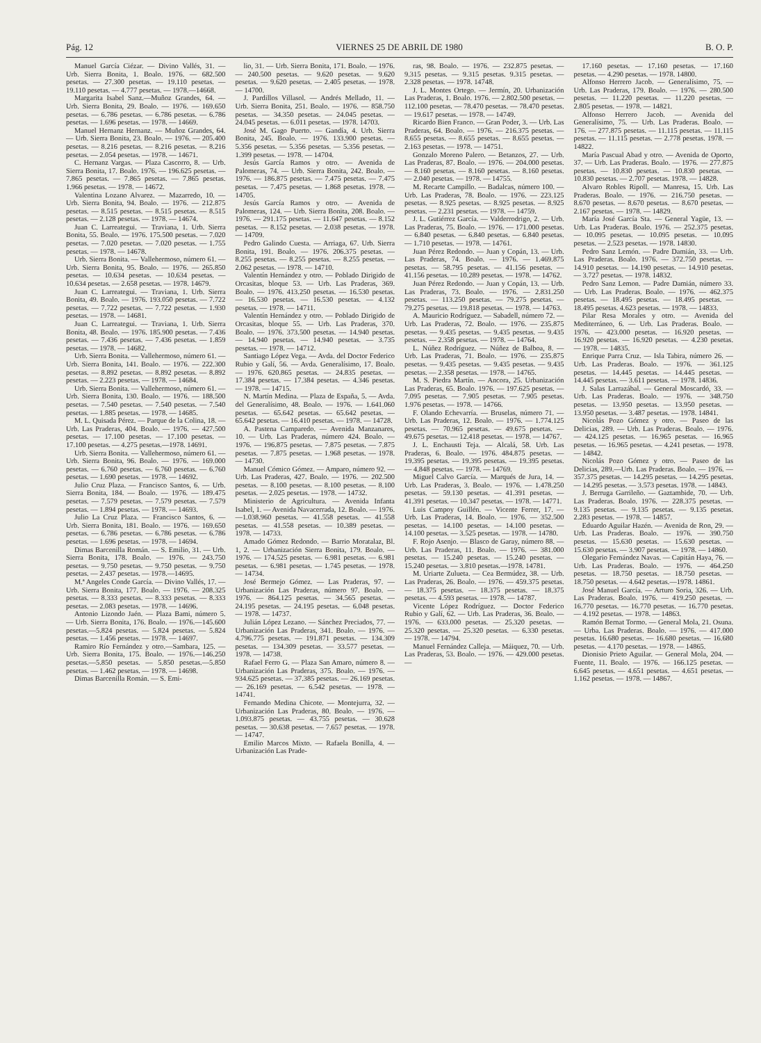Pág. 12 VIERNES 25 DE ABRIL DE 1980 B. O. P.
Manuel García Ciézar. — Divino Vallés, 31. — Urb. Sierra Bonita, 1. Boalo. 1976. — 682.500 pesetas. — 27.300 pesetas. — 19.110 pesetas. — 19.110 pesetas. — 4.777 pesetas. — 1978.—14668.
Margarita Isabel Sanz.—Muñoz Grandes, 64. — Urb. Sierra Bonita, 29. Boalo. — 1976. — 169.650 pesetas. — 6.786 pesetas. — 6.786 pesetas. — 6.786 pesetas. — 1.696 pesetas. — 1978. — 14669.
Manuel Hernanz Hernanz. — Muñoz Grandes, 64. — Urb. Sierra Bonita, 23. Boalo. — 1976. — 205.400 pesetas. — 8.216 pesetas. — 8.216 pesetas. — 8.216 pesetas. — 2.054 pesetas. — 1978. — 14671.
C. Hernanz Vargas. — Plaza Cascorro, 8. — Urb. Sierra Bonita, 17. Boalo. 1976. — 196.625 pesetas. — 7.865 pesetas. — 7.865 pesetas. — 7.865 pesetas. 1.966 pesetas. — 1978. — 14672.
Valentina Lozano Alvarez. — Mazarredo, 10. — Urb. Sierra Bonita, 94. Boalo. — 1976. — 212.875 pesetas. — 8.515 pesetas. — 8.515 pesetas. — 8.515 pesetas. — 2.128 pesetas. — 1978. — 14674.
Juan C. Larreategui. — Traviana, 1. Urb. Sierra Bonita, 55. Boalo. — 1976. 175.500 pesetas. — 7.020 pesetas. — 7.020 pesetas. — 7.020 pesetas. — 1.755 pesetas. — 1978. — 14678.
Urb. Sierra Bonita. — Vallehermoso, número 61. — Urb. Sierra Bonita, 95. Boalo. — 1976. — 265.850 pesetas. — 10.634 pesetas. — 10.634 pesetas. — 10.634 pesetas. — 2.658 pesetas. — 1978. 14679.
Juan C. Larreategui. — Traviana, 1. Urb. Sierra Bonita, 49. Boalo. — 1976. 193.050 pesetas. — 7.722 pesetas. — 7.722 pesetas. — 7.722 pesetas. — 1.930 pesetas. — 1978. — 14681.
Juan C. Larreategui. — Traviana, 1. Urb. Sierra Bonita, 48. Boalo. — 1976. 185.900 pesetas. — 7.436 pesetas. — 7.436 pesetas. — 7.436 pesetas. — 1.859 pesetas. — 1978. — 14682.
Urb. Sierra Bonita. — Vallehermoso, número 61. — Urb. Sierra Bonita, 141. Boalo. — 1976. — 222.300 pesetas. — 8.892 pesetas. — 8.892 pesetas. — 8.892 pesetas. — 2.223 pesetas. — 1978. — 14684.
Urb. Sierra Bonita. — Vallehermoso, número 61. — Urb. Sierra Bonita, 130. Boalo. — 1976. — 188.500 pesetas. — 7.540 pesetas. — 7.540 pesetas. — 7.540 pesetas. — 1.885 pesetas. — 1978. — 14685.
M. L. Quisada Pérez. — Parque de la Colina, 18. — Urb. Las Praderas, 404. Boalo. — 1976. — 427.500 pesetas. — 17.100 pesetas. — 17.100 pesetas. — 17.100 pesetas. — 4.275 pesetas.—1978. 14691.
Urb. Sierra Bonita. — Vallehermoso, número 61. — Urb. Sierra Bonita, 96. Boalo. — 1976. — 169.000 pesetas. — 6.760 pesetas. — 6.760 pesetas. — 6.760 pesetas. — 1.690 pesetas. — 1978. — 14692.
Julio Cruz Plaza. — Francisco Santos, 6. — Urb. Sierra Bonita, 184. — Boalo. — 1976. — 189.475 pesetas. — 7.579 pesetas. — 7.579 pesetas. — 7.579 pesetas. — 1.894 pesetas. — 1978. — 14693.
Julio La Cruz Plaza. — Francisco Santos, 6. — Urb. Sierra Bonita, 181. Boalo. — 1976. — 169.650 pesetas. — 6.786 pesetas. — 6.786 pesetas. — 6.786 pesetas. — 1.696 pesetas. — 1978. — 14694.
Dimas Barcenilla Román. — S. Emilio, 31. — Urb. Sierra Bonita, 178. Boalo. — 1976. — 243.750 pesetas. — 9.750 pesetas. — 9.750 pesetas. — 9.750 pesetas. — 2.437 pesetas. — 1978.—14695.
M.ª Angeles Conde García. — Divino Vallés, 17. — Urb. Sierra Bonita, 177. Boalo. — 1976. — 208.325 pesetas. — 8.333 pesetas. — 8.333 pesetas. — 8.333 pesetas. — 2.083 pesetas. — 1978. — 14696.
Antonio Lizondo Jaén. — Plaza Bami, número 5. — Urb. Sierra Bonita, 176. Boalo. — 1976.—145.600 pesetas.—5.824 pesetas. — 5.824 pesetas. — 5.824 pesetas. — 1.456 pesetas. — 1978. — 14697.
Ramiro Río Fernández y otro.—Sambara, 125. — Urb. Sierra Bonita, 175. Boalo. — 1976.—146.250 pesetas.—5.850 pesetas. — 5.850 pesetas.—5.850 pesetas. — 1.462 pesetas. — 1978. — 14698.
Dimas Barcenilla Román. — S. Emi-
lio, 31. — Urb. Sierra Bonita, 171. Boalo. — 1976. — 240.500 pesetas. — 9.620 pesetas. — 9.620 pesetas. — 9.620 pesetas. — 2.405 pesetas. — 1978. — 14700.
J. Pardillos Villasol. — Andrés Mellado, 11. — Urb. Sierra Bonita, 251. Boalo. — 1976. — 858.750 pesetas. — 34.350 pesetas. — 24.045 pesetas. — 24.045 pesetas. — 6.011 pesetas. — 1978. 14703.
José M. Gago Puerto. — Gandía, 4. Urb. Sierra Bonita, 245. Boalo. — 1976. 133.900 pesetas. — 5.356 pesetas. — 5.356 pesetas. — 5.356 pesetas. — 1.399 pesetas. — 1978. — 14704.
Jesús García Ramos y otro. — Avenida de Palomeras, 74. — Urb. Sierra Bonita, 242. Boalo. — 1976. — 186.875 pesetas. — 7.475 pesetas. — 7.475 pesetas. — 7.475 pesetas. — 1.868 pesetas. 1978. — 14705.
Jesús García Ramos y otro. — Avenida de Palomeras, 124. — Urb. Sierra Bonita, 208. Boalo. — 1976. — 291.175 pesetas. — 11.647 pesetas. — 8.152 pesetas. — 8.152 pesetas. — 2.038 pesetas. — 1978. — 14709.
Pedro Galindo Cuesta. — Arriaga, 67. Urb. Sierra Bonita, 191. Boalo. — 1976. 206.375 pesetas. — 8.255 pesetas. — 8.255 pesetas. — 8.255 pesetas. — 2.062 pesetas. — 1978. — 14710.
Valentín Hernández y otro. — Poblado Dirigido de Orcasitas, bloque 53. — Urb. Las Praderas, 369. Boalo. — 1976. 413.250 pesetas. — 16.530 pesetas. — 16.530 pesetas. — 16.530 pesetas. — 4.132 pesetas. — 1978. — 14711.
Valentín Hernández y otro. — Poblado Dirigido de Orcasitas, bloque 55. — Urb. Las Praderas, 370. Boalo. — 1976. 373.500 pesetas. — 14.940 pesetas. — 14.940 pesetas. — 14.940 pesetas. — 3.735 pesetas. — 1978. — 14712.
Santiago López Vega. — Avda. del Doctor Federico Rubio y Galí, 56. — Avda. Generalísimo, 17. Boalo. — 1976. 620.865 pesetas. — 24.835 pesetas. — 17.384 pesetas. — 17.384 pesetas. — 4.346 pesetas. — 1978. — 14715.
N. Martín Medina. — Plaza de España, 5. — Avda. del Generalísimo, 48. Boalo. — 1976. — 1.641.060 pesetas. — 65.642 pesetas. — 65.642 pesetas. — 65.642 pesetas. — 16.410 pesetas. — 1978. — 14728.
A. Pastena Camparedo. — Avenida Manzanares, 10. — Urb. Las Praderas, número 424. Boalo. — 1976. — 196.875 pesetas. — 7.875 pesetas. — 7.875 pesetas. — 7.875 pesetas. — 1.968 pesetas. — 1978. — 14730.
Manuel Cómico Gómez. — Amparo, número 92. — Urb. Las Praderas, 427. Boalo. — 1976. — 202.500 pesetas. — 8.100 pesetas. — 8.100 pesetas. — 8.100 pesetas. — 2.025 pesetas. — 1978. — 14732.
Ministerio de Agricultura. — Avenida Infanta Isabel, 1. — Avenida Navacerrada, 12. Boalo. — 1976.—1.038.960 pesetas. — 41.558 pesetas. — 41.558 pesetas. — 41.558 pesetas. — 10.389 pesetas. — 1978. — 14733.
Amado Gómez Redondo. — Barrio Moratalaz, Bl. 1, 2. — Urbanización Sierra Bonita, 179. Boalo. — 1976. — 174.525 pesetas. — 6.981 pesetas. — 6.981 pesetas. — 6.981 pesetas. — 1.745 pesetas. — 1978. — 14734.
José Bermejo Gómez. — Las Praderas, 97. — Urbanización Las Praderas, número 97. Boalo. — 1976. — 864.125 pesetas. — 34.565 pesetas. — 24.195 pesetas. — 24.195 pesetas. — 6.048 pesetas. — 1978. — 14737.
Julián López Lezano. — Sánchez Preciados, 77. — Urbanización Las Praderas, 341. Boalo. — 1976. — 4.796.775 pesetas. — 191.871 pesetas. — 134.309 pesetas. — 134.309 pesetas. — 33.577 pesetas. — 1978. — 14738.
Rafael Ferro G. — Plaza San Amaro, número 8. — Urbanización Las Praderas, 375. Boalo. — 1976. — 934.625 pesetas. — 37.385 pesetas. — 26.169 pesetas. — 26.169 pesetas. — 6.542 pesetas. — 1978. — 14741.
Fernando Medina Chicote. — Montejurra, 32. — Urbanización Las Praderas, 80. Boalo. — 1976. — 1.093.875 pesetas. — 43.755 pesetas. — 30.628 pesetas. — 30.638 pesetas. — 7.657 pesetas. — 1978. — 14747.
Emilio Marcos Mixto. — Rafaela Bonilla, 4. — Urbanización Las Prade-
ras, 98. Boalo. — 1976. — 232.875 pesetas. — 9.315 pesetas. — 9.315 pesetas. 9.315 pesetas. — 2.328 pesetas. — 1978. 14748.
J. L. Montes Ortego. — Jermín, 20. Urbanización Las Praderas, 1. Boalo. 1976. — 2.802.500 pesetas. — 112.100 pesetas. — 78.470 pesetas. — 78.470 pesetas. — 19.617 pesetas. — 1978. — 14749.
Ricardo Bien Franco. — Gran Poder, 3. — Urb. Las Praderas, 64. Boalo. — 1976. — 216.375 pesetas. — 8.655 pesetas. — 8.655 pesetas. — 8.655 pesetas. — 2.163 pesetas. — 1978. — 14751.
Gonzalo Moreno Palero. — Betanzos, 27. — Urb. Las Praderas, 87. Boalo. — 1976. — 204.000 pesetas. — 8.160 pesetas. — 8.160 pesetas. — 8.160 pesetas. — 2.040 pesetas. — 1978. — 14755.
M. Recarte Campillo. — Badalcas, número 100. — Urb. Las Praderas, 78. Boalo. — 1976. — 223.125 pesetas. — 8.925 pesetas. — 8.925 pesetas. — 8.925 pesetas. — 2.231 pesetas. — 1978. — 14759.
J. L. Gutiérrez García. — Valderrodrigo, 2. — Urb. Las Praderas, 75. Boalo. — 1976. — 171.000 pesetas. — 6.840 pesetas. — 6.840 pesetas. — 6.840 pesetas. — 1.710 pesetas. — 1978. — 14761.
Juan Pérez Redondo. — Juan y Copán, 13. — Urb. Las Praderas, 74. Boalo. — 1976. — 1.469.875 pesetas. — 58.795 pesetas. — 41.156 pesetas. — 41.156 pesetas. — 10.289 pesetas. — 1978. — 14762.
Juan Pérez Redondo. — Juan y Copán, 13. — Urb. Las Praderas, 73. Boalo. — 1976. — 2.831.250 pesetas. — 113.250 pesetas. — 79.275 pesetas. — 79.275 pesetas. — 19.818 pesetas. — 1978. — 14763.
A. Mauricio Rodríguez. — Sabadell, número 72. — Urb. Las Praderas, 72. Boalo. — 1976. — 235.875 pesetas. — 9.435 pesetas. — 9.435 pesetas. — 9.435 pesetas. — 2.358 pesetas. — 1978. — 14764.
L. Núñez Rodríguez. — Núñez de Balboa, 8. — Urb. Las Praderas, 71. Boalo. — 1976. — 235.875 pesetas. — 9.435 pesetas. — 9.435 pesetas. — 9.435 pesetas. — 2.358 pesetas. — 1978. — 14765.
M. S. Piedra Martín. — Ancora, 25. Urbanización Las Praderas, 65. Boalo. 1976. — 197.625 pesetas. — 7.095 pesetas. — 7.905 pesetas. — 7.905 pesetas. 1.976 pesetas. — 1978. — 14766.
F. Olando Echevarría. — Bruselas, número 71. — Urb. Las Praderas, 12. Boalo. — 1976. — 1.774.125 pesetas. — 70.965 pesetas. — 49.675 pesetas. — 49.675 pesetas. — 12.418 pesetas. — 1978. — 14767.
J. L. Enchausti Teja. — Alcalá, 58. Urb. Las Praderas, 6. Boalo. — 1976. 484.875 pesetas. — 19.395 pesetas. — 19.395 pesetas. — 19.395 pesetas. — 4.848 pesetas. — 1978. — 14769.
Miguel Calvo García. — Marqués de Jura, 14. — Urb. Las Praderas, 3. Boalo. — 1976. — 1.478.250 pesetas. — 59.130 pesetas. — 41.391 pesetas. — 41.391 pesetas. — 10.347 pesetas. — 1978. — 14771.
Luis Campoy Guillén. — Vicente Ferrer, 17. — Urb. Las Praderas, 14. Boalo. — 1976. — 352.500 pesetas. — 14.100 pesetas. — 14.100 pesetas. — 14.100 pesetas. — 3.525 pesetas. — 1978. — 14780.
F. Rojo Asenjo. — Blasco de Garay, número 88. — Urb. Las Praderas, 11. Boalo. — 1976. — 381.000 pesetas. — 15.240 pesetas. — 15.240 pesetas. — 15.240 pesetas. — 3.810 pesetas.—1978. 14781.
M. Uriarte Zulueta. — Cea Bermúdez, 38. — Urb. Las Praderas, 26. Boalo. — 1976. — 459.375 pesetas. — 18.375 pesetas. — 18.375 pesetas. — 18.375 pesetas. — 4.593 pesetas. — 1978. — 14787.
Vicente López Rodríguez. — Doctor Federico Rubio y Galí, 62. — Urb. Las Praderas, 36. Boalo. — 1976. — 633.000 pesetas. — 25.320 pesetas. — 25.320 pesetas. — 25.320 pesetas. — 6.330 pesetas. — 1978. — 14794.
Manuel Fernández Calleja. — Máiquez, 70. — Urb. Las Praderas, 53. Boalo. — 1976. — 429.000 pesetas. —
17.160 pesetas. — 17.160 pesetas. — 17.160 pesetas. — 4.290 pesetas. — 1978. 14800.
Alfonso Herrero Jacob. — Generalísimo, 75. — Urb. Las Praderas, 179. Boalo. — 1976. — 280.500 pesetas. — 11.220 pesetas. — 11.220 pesetas. — 2.805 pesetas. — 1978. — 14821.
Alfonso Herrero Jacob. — Avenida del Generalísimo, 75. — Urb. Las Praderas. Boalo. — 176. — 277.875 pesetas. — 11.115 pesetas. — 11.115 pesetas. — 11.115 pesetas. — 2.778 pesetas. 1978. — 14822.
María Pascual Abad y otro. — Avenida de Oporto, 37. — Urb. Las Praderas. Boalo. — 1976. — 277.875 pesetas. — 10.830 pesetas. — 10.830 pesetas. — 10.830 pesetas. — 2.707 pesetas. 1978. — 14828.
Alvaro Robles Ripoll. — Manresa, 15. Urb. Las Praderas. Boalo. — 1976. — 216.750 pesetas. — 8.670 pesetas. — 8.670 pesetas. — 8.670 pesetas. — 2.167 pesetas. — 1978. — 14829.
María José García Sta. — General Yagüe, 13. — Urb. Las Praderas. Boalo. 1976. — 252.375 pesetas. — 10.095 pesetas. — 10.095 pesetas. — 10.095 pesetas. — 2.523 pesetas. — 1978. 14830.
Pedro Sanz Lemón. — Padre Damián, 33. — Urb. Las Praderas. Boalo. 1976. — 372.750 pesetas. — 14.910 pesetas. — 14.190 pesetas. — 14.910 pesetas. — 3.727 pesetas. — 1978. 14832.
Pedro Sanz Lemon. — Padre Damián, número 33. — Urb. Las Praderas. Boalo. — 1976. — 462.375 pesetas. — 18.495 pesetas. — 18.495 pesetas. — 18.495 pesetas. 4.623 pesetas. — 1978. — 14833.
Pilar Resa Morales y otro. — Avenida del Mediterráneo, 6. — Urb. Las Praderas. Boalo. — 1976. — 423.000 pesetas. — 16.920 pesetas. — 16.920 pesetas. — 16.920 pesetas. — 4.230 pesetas. — 1978. — 14835.
Enrique Parra Cruz. — Isla Tabira, número 26. — Urb. Las Praderas. Boalo. — 1976. — 361.125 pesetas. — 14.445 pesetas. — 14.445 pesetas. — 14.445 pesetas. — 3.611 pesetas. — 1978. 14836.
J. Salas Larrazábal. — General Moscardó, 33. — Urb. Las Praderas. Boalo. — 1976. — 348.750 pesetas. — 13.950 pesetas. — 13.950 pesetas. — 13.950 pesetas. — 3.487 pesetas. — 1978. 14841.
Nicolás Pozo Gómez y otro. — Paseo de las Delicias, 289. — Urb. Las Praderas. Boalo. — 1976. — 424.125 pesetas. — 16.965 pesetas. — 16.965 pesetas. — 16.965 pesetas. — 4.241 pesetas. — 1978. — 14842.
Nicolás Pozo Gómez y otro. — Paseo de las Delicias, 289.—Urb. Las Praderas. Boalo. — 1976. — 357.375 pesetas. — 14.295 pesetas. — 14.295 pesetas. — 14.295 pesetas. — 3.573 pesetas. 1978. — 14843.
J. Berruga Garrileño. — Gaztambide, 70. — Urb. Las Praderas. Boalo. 1976. — 228.375 pesetas. — 9.135 pesetas. — 9.135 pesetas. — 9.135 pesetas. 2.283 pesetas. — 1978. — 14857.
Eduardo Aguilar Hazén. — Avenida de Ron, 29. — Urb. Las Praderas. Boalo. — 1976. — 390.750 pesetas. — 15.630 pesetas. — 15.630 pesetas. — 15.630 pesetas. — 3.907 pesetas. — 1978. — 14860.
Olegario Fernández Navas. — Capitán Haya, 76. — Urb. Las Praderas. Boalo. — 1976. — 464.250 pesetas. — 18.750 pesetas. — 18.750 pesetas. — 18.750 pesetas. — 4.642 pesetas.—1978. 14861.
José Manuel García. — Arturo Soria, 326. — Urb. Las Praderas. Boalo. 1976. — 419.250 pesetas. — 16.770 pesetas. — 16.770 pesetas. — 16.770 pesetas. — 4.192 pesetas. — 1978. — 14863.
Ramón Bernat Tormo. — General Mola, 21. Osuna. — Urba. Las Praderas. Boalo. — 1976. — 417.000 pesetas. 16.680 pesetas. — 16.680 pesetas. — 16.680 pesetas. — 4.170 pesetas. — 1978. — 14865.
Dionisio Prieto Aguilar. — General Mola, 204. — Fuente, 11. Boalo. — 1976. — 166.125 pesetas. — 6.645 pesetas. — 4.651 pesetas. — 4.651 pesetas. — 1.162 pesetas. — 1978. — 14867.